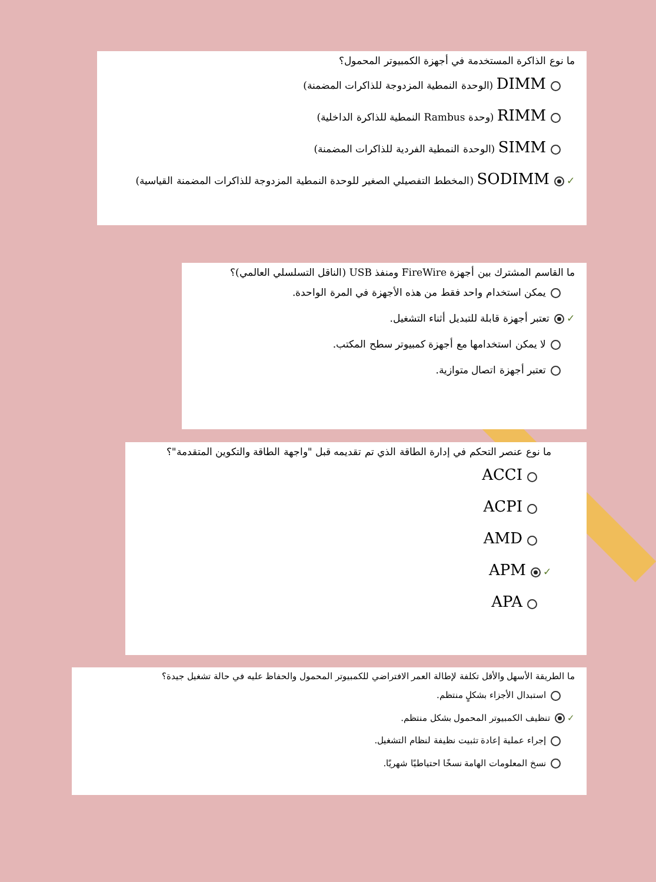ما نوع الذاكرة المستخدمة في أجهزة الكمبيوتر المحمول؟
DIMM (الوحدة النمطية المزدوجة للذاكرات المضمنة)
RIMM (وحدة Rambus النمطية للذاكرة الداخلية)
SIMM (الوحدة النمطية الفردية للذاكرات المضمنة)
✓ SODIMM (المخطط التفصيلي الصغير للوحدة النمطية المزدوجة للذاكرات المضمنة القياسية)
ما القاسم المشترك بين أجهزة FireWire ومنفذ USB (الناقل التسلسلي العالمي)؟
يمكن استخدام واحد فقط من هذه الأجهزة في المرة الواحدة.
✓ تعتبر أجهزة قابلة للتبديل أثناء التشغيل.
لا يمكن استخدامها مع أجهزة كمبيوتر سطح المكتب.
تعتبر أجهزة اتصال متوازية.
ما نوع عنصر التحكم في إدارة الطاقة الذي تم تقديمه قبل "واجهة الطاقة والتكوين المتقدمة"؟
ACCI
ACPI
AMD
✓ APM
APA
ما الطريقة الأسهل والأقل تكلفة لإطالة العمر الافتراضي للكمبيوتر المحمول والحفاظ عليه في حالة تشغيل جيدة؟
استبدال الأجزاء بشكلٍ منتظم.
✓ تنظيف الكمبيوتر المحمول بشكل منتظم.
إجراء عملية إعادة تثبيت نظيفة لنظام التشغيل.
نسخ المعلومات الهامة نسخًا احتياطيًا شهريًا.